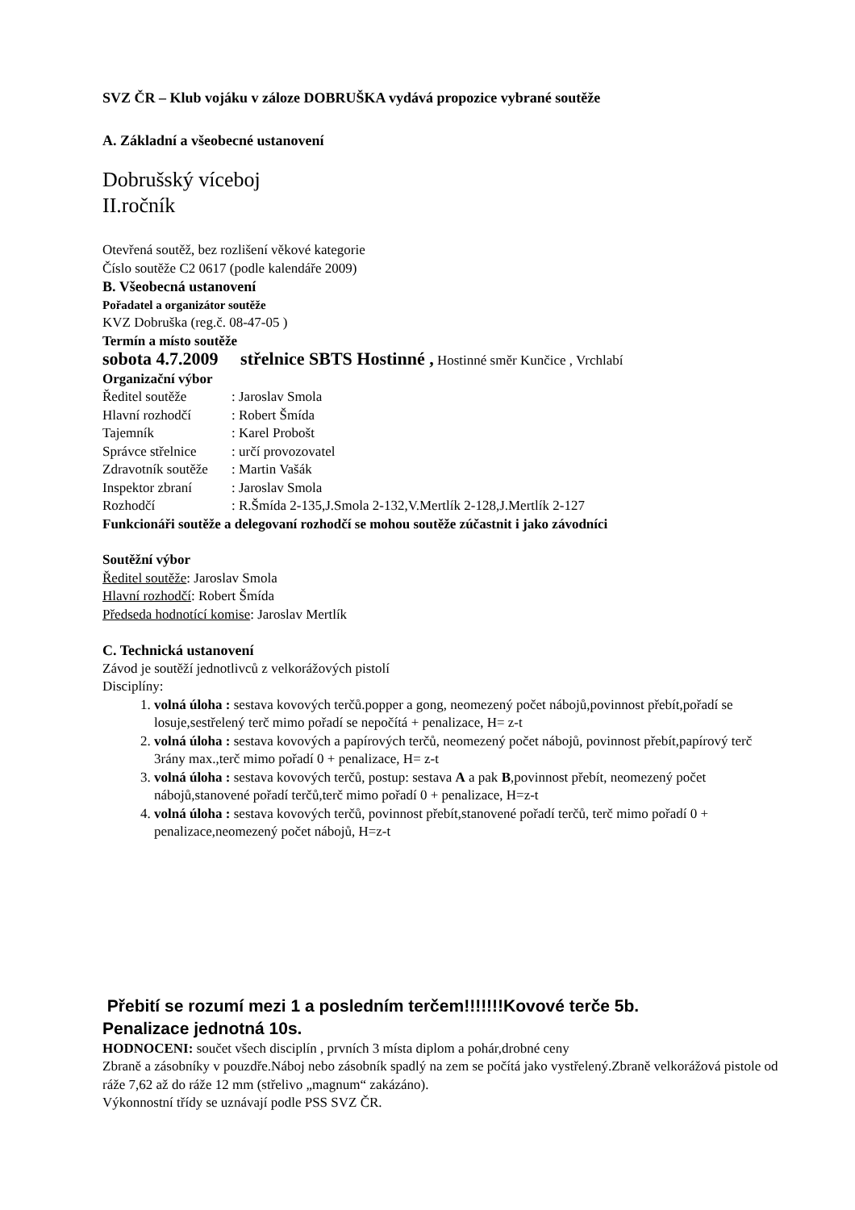SVZ ČR – Klub vojáku v záloze DOBRUŠKA vydává propozice vybrané soutěže
A. Základní a všeobecné ustanovení
Dobrušský víceboj
II.ročník
Otevřená soutěž, bez rozlišení věkové kategorie
Číslo soutěže C2 0617 (podle kalendáře 2009)
B. Všeobecná ustanovení
Pořadatel a organizátor soutěže
KVZ Dobruška (reg.č. 08-47-05 )
Termín a místo soutěže
sobota 4.7.2009 střelnice SBTS Hostinné , Hostinné směr Kunčice , Vrchlabí
Organizační výbor
Ředitel soutěže: Jaroslav Smola
Hlavní rozhodčí: Robert Šmída
Tajemník: Karel Probošt
Správce střelnice: určí provozovatel
Zdravotník soutěže: Martin Vašák
Inspektor zbraní: Jaroslav Smola
Rozhodčí: R.Šmída 2-135,J.Smola 2-132,V.Mertlík 2-128,J.Mertlík 2-127
Funkcionáři soutěže a delegovaní rozhodčí se mohou soutěže zúčastnit i jako závodníci
Soutěžní výbor
Ředitel soutěže: Jaroslav Smola
Hlavní rozhodčí: Robert Šmída
Předseda hodnotící komise: Jaroslav Mertlík
C. Technická ustanovení
Závod je soutěží jednotlivců z velkorážových pistolí
Disciplíny:
1. volná úloha : sestava kovových terčů.popper a gong, neomezený počet nábojů,povinnost přebít,pořadí se losuje,sestřelený terč mimo pořadí se nepočítá + penalizace, H= z-t
2. volná úloha : sestava kovových a papírových terčů, neomezený počet nábojů, povinnost přebít,papírový terč 3rány max.,terč mimo pořadí 0 + penalizace, H= z-t
3. volná úloha : sestava kovových terčů, postup: sestava A a pak B,povinnost přebít, neomezený počet nábojů,stanovené pořadí terčů,terč mimo pořadí 0 + penalizace, H=z-t
4. volná úloha : sestava kovových terčů, povinnost přebít,stanovené pořadí terčů, terč mimo pořadí 0 + penalizace,neomezený počet nábojů, H=z-t
Přebití se rozumí mezi 1 a posledním terčem!!!!!!!Kovové terče 5b.
Penalizace jednotná 10s.
HODNOCENI: součet všech disciplín , prvních 3 místa diplom a pohár,drobné ceny
Zbraně a zásobníky v pouzdře.Náboj nebo zásobník spadlý na zem se počítá jako vystřelený.Zbraně velkorážová pistole od ráže 7,62 až do ráže 12 mm (střelivo „magnum“ zakázáno).
Výkonnostní třídy se uznávají podle PSS SVZ ČR.